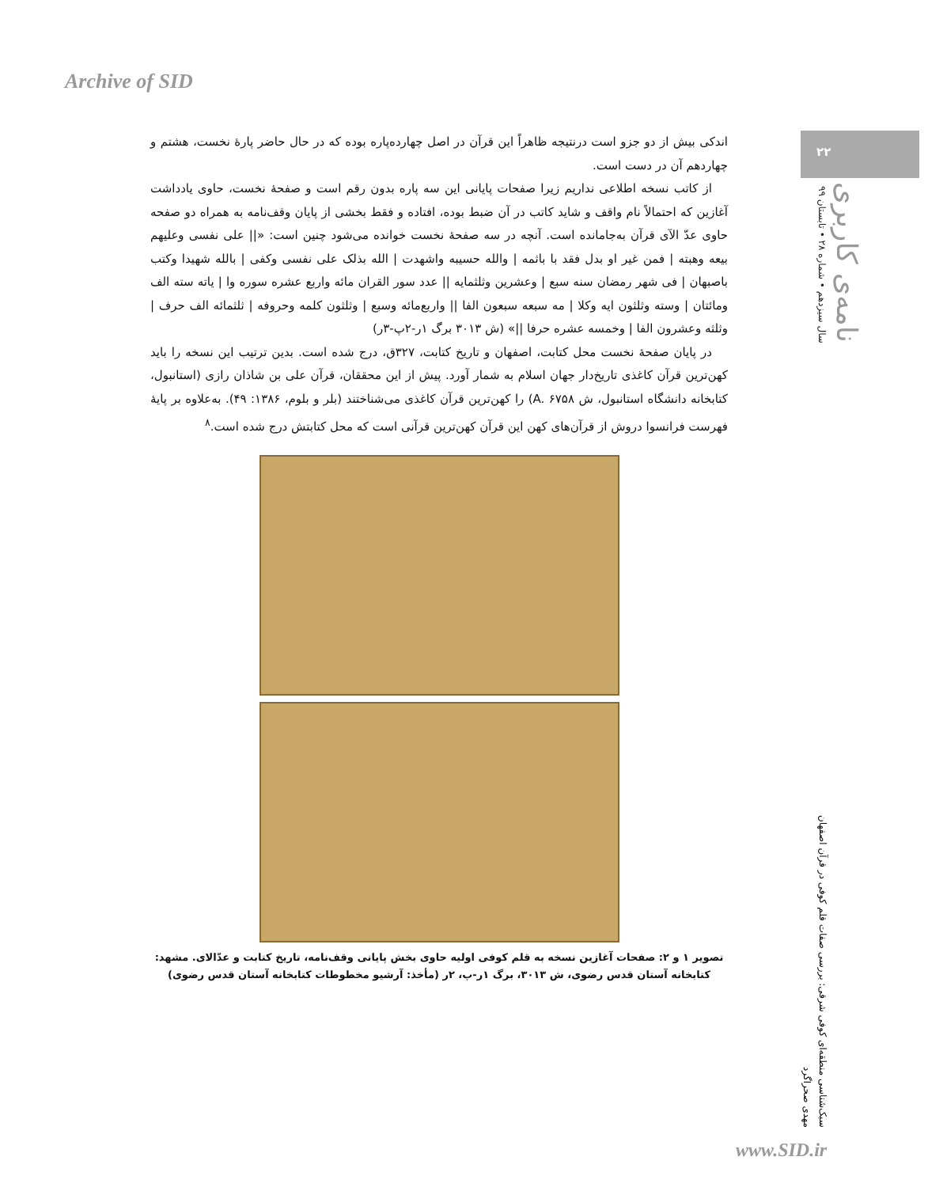Archive of SID
۲۲
سال سیزدهم • شماره ۲۸ • تابستان ۹۹
نامه‌ی کاربری
اندکی بیش از دو جزو است درنتیجه ظاهراً این قرآن در اصل چهارده‌پاره بوده که در حال حاضر پارهٔ نخست، هشتم و چهاردهم آن در دست است.
از کاتب نسخه اطلاعی نداریم زیرا صفحات پایانی این سه پاره بدون رقم است و صفحهٔ نخست، حاوی یادداشت آغازین که احتمالاً نام واقف و شاید کاتب در آن ضبط بوده، افتاده و فقط بخشی از پایان وقف‌نامه به همراه دو صفحه حاوی عدّ الآی قرآن به‌جامانده است. آنچه در سه صفحهٔ نخست خوانده می‌شود چنین است: «|| علی نفسی وعلیهم بیعه وهبته | فمن غیر او بدل فقد با باثمه | والله حسیبه واشهدت | الله بذلک علی نفسی وکفی | بالله شهیدا وکتب باصبهان | فی شهر رمضان سنه سبع | وعشرین وثلثمایه || عدد سور القران مائه واربع عشره سوره وا | یاته سته الف ومائتان | وسته وثلثون ایه وکلا | مه سبعه سبعون الفا || واربع‌مائه وسبع | وثلثون کلمه وحروفه | ثلثمائه الف حرف | وثلثه وعشرون الفا | وخمسه عشره حرفا ||» (ش ۳۰۱۳ برگ ۱ر-۲پ-۳ر)
در پایان صفحهٔ نخست محل کتابت، اصفهان و تاریخ کتابت، ۳۲۷ق، درج شده است. بدین ترتیب این نسخه را باید کهن‌ترین قرآن کاغذی تاریخ‌دار جهان اسلام به شمار آورد. پیش از این محققان، قرآن علی بن شاذان رازی (استانبول، کتابخانه دانشگاه استانبول، ش A. ۶۷۵۸) را کهن‌ترین قرآن کاغذی می‌شناختند (بلر و بلوم، ۱۳۸۶: ۴۹). به‌علاوه بر پایهٔ فهرست فرانسوا دروش از قرآن‌های کهن این قرآن کهن‌ترین قرآنی است که محل کتابتش درج شده است.<sup>۸</sup>
تصویر ۱ و ۲: صفحات آغازین نسخه به قلم کوفی اولیه حاوی بخش پایانی وقف‌نامه، تاریخ کتابت و عدّالای. مشهد: کتابخانه آستان قدس رضوی، ش ۳۰۱۳، برگ ۱ر-پ، ۲ر (مأخذ: آرشیو مخطوطات کتابخانه آستان قدس رضوی)
سبک‌شناسی منطقه‌ای کوفی شرقی: بررسی صفات قلم کوفی در قرآن اصفهان
مهدی صحراگرد
www.SID.ir